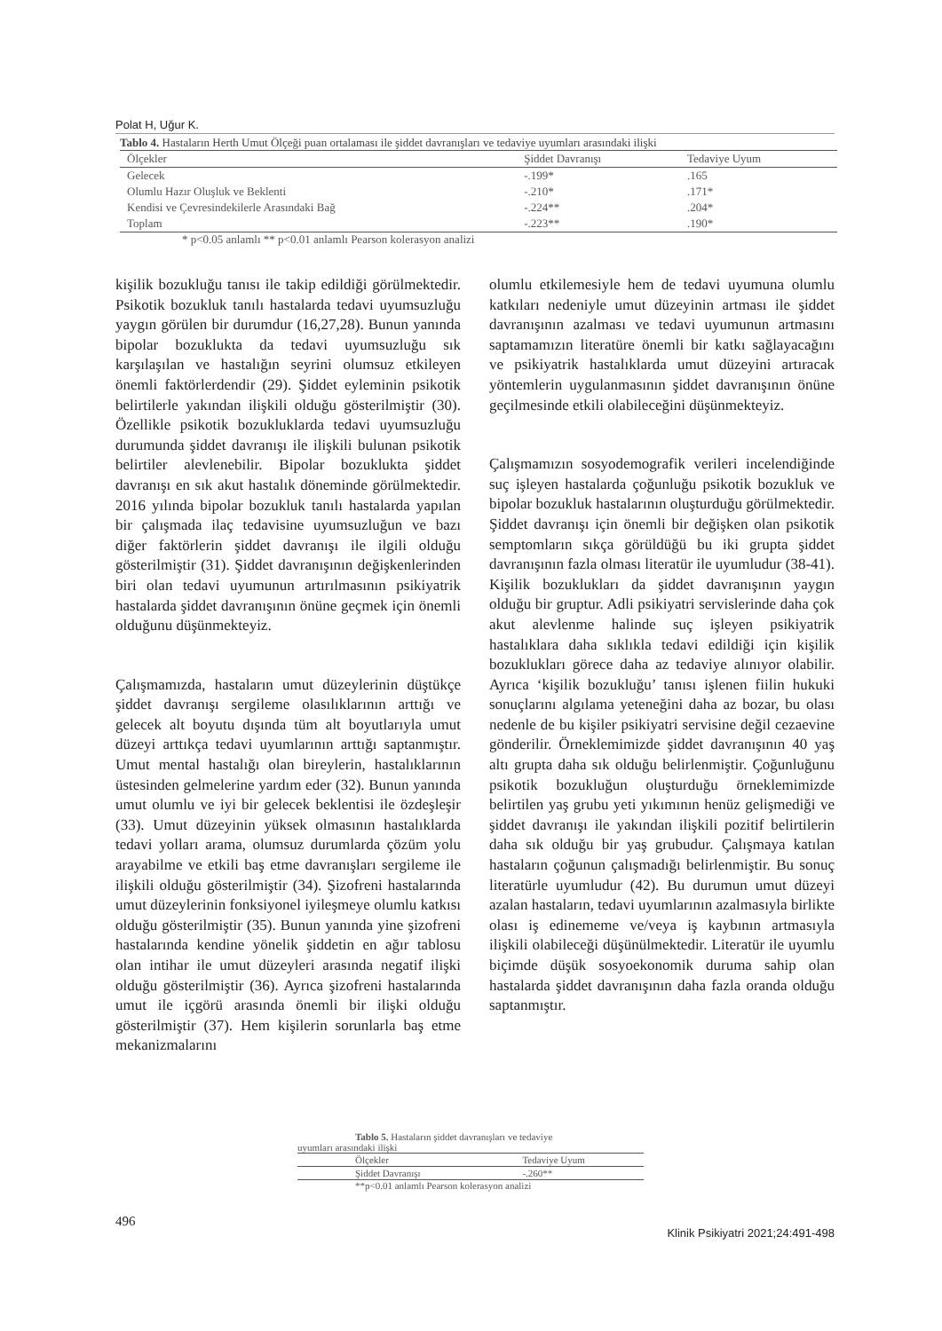Polat H, Uğur K.
Tablo 4. Hastaların Herth Umut Ölçeği puan ortalaması ile şiddet davranışları ve tedaviye uyumları arasındaki ilişki
| Ölçekler | Şiddet Davranışı | Tedaviye Uyum |
| --- | --- | --- |
| Gelecek | -.199* | .165 |
| Olumlu Hazır Oluşluk ve Beklenti | -.210* | .171* |
| Kendisi ve Çevresindekilerle Arasındaki Bağ | -.224** | .204* |
| Toplam | -.223** | .190* |
* p<0.05 anlamlı ** p<0.01 anlamlı Pearson kolerasyon analizi
kişilik bozukluğu tanısı ile takip edildiği görülmektedir. Psikotik bozukluk tanılı hastalarda tedavi uyumsuzluğu yaygın görülen bir durumdur (16,27,28). Bunun yanında bipolar bozuklukta da tedavi uyumsuzluğu sık karşılaşılan ve hastalığın seyrini olumsuz etkileyen önemli faktörlerdendir (29). Şiddet eyleminin psikotik belirtilerle yakından ilişkili olduğu gösterilmiştir (30). Özellikle psikotik bozukluklarda tedavi uyumsuzluğu durumunda şiddet davranışı ile ilişkili bulunan psikotik belirtiler alevlenebilir. Bipolar bozuklukta şiddet davranışı en sık akut hastalık döneminde görülmektedir. 2016 yılında bipolar bozukluk tanılı hastalarda yapılan bir çalışmada ilaç tedavisine uyumsuzluğun ve bazı diğer faktörlerin şiddet davranışı ile ilgili olduğu gösterilmiştir (31). Şiddet davranışının değişkenlerinden biri olan tedavi uyumunun artırılmasının psikiyatrik hastalarda şiddet davranışının önüne geçmek için önemli olduğunu düşünmekteyiz.
Çalışmamızda, hastaların umut düzeylerinin düştükçe şiddet davranışı sergileme olasılıklarının arttığı ve gelecek alt boyutu dışında tüm alt boyutlarıyla umut düzeyi arttıkça tedavi uyumlarının arttığı saptanmıştır. Umut mental hastalığı olan bireylerin, hastalıklarının üstesinden gelmelerine yardım eder (32). Bunun yanında umut olumlu ve iyi bir gelecek beklentisi ile özdeşleşir (33). Umut düzeyinin yüksek olmasının hastalıklarda tedavi yolları arama, olumsuz durumlarda çözüm yolu arayabilme ve etkili baş etme davranışları sergileme ile ilişkili olduğu gösterilmiştir (34). Şizofreni hastalarında umut düzeylerinin fonksiyonel iyileşmeye olumlu katkısı olduğu gösterilmiştir (35). Bunun yanında yine şizofreni hastalarında kendine yönelik şiddetin en ağır tablosu olan intihar ile umut düzeyleri arasında negatif ilişki olduğu gösterilmiştir (36). Ayrıca şizofreni hastalarında umut ile içgörü arasında önemli bir ilişki olduğu gösterilmiştir (37). Hem kişilerin sorunlarla baş etme mekanizmalarını
olumlu etkilemesiyle hem de tedavi uyumuna olumlu katkıları nedeniyle umut düzeyinin artması ile şiddet davranışının azalması ve tedavi uyumunun artmasını saptamamızın literatüre önemli bir katkı sağlayacağını ve psikiyatrik hastalıklarda umut düzeyini artıracak yöntemlerin uygulanmasının şiddet davranışının önüne geçilmesinde etkili olabileceğini düşünmekteyiz.
Çalışmamızın sosyodemografik verileri incelendiğinde suç işleyen hastalarda çoğunluğu psikotik bozukluk ve bipolar bozukluk hastalarının oluşturduğu görülmektedir. Şiddet davranışı için önemli bir değişken olan psikotik semptomların sıkça görüldüğü bu iki grupta şiddet davranışının fazla olması literatür ile uyumludur (38-41). Kişilik bozuklukları da şiddet davranışının yaygın olduğu bir gruptur. Adli psikiyatri servislerinde daha çok akut alevlenme halinde suç işleyen psikiyatrik hastalıklara daha sıklıkla tedavi edildiği için kişilik bozuklukları görece daha az tedaviye alınıyor olabilir. Ayrıca ‘kişilik bozukluğu’ tanısı işlenen fiilin hukuki sonuçlarını algılama yeteneğini daha az bozar, bu olası nedenle de bu kişiler psikiyatri servisine değil cezaevine gönderilir. Örneklemimizde şiddet davranışının 40 yaş altı grupta daha sık olduğu belirlenmiştir. Çoğunluğunu psikotik bozukluğun oluşturduğu örneklemimizde belirtilen yaş grubu yeti yıkımının henüz gelişmediği ve şiddet davranışı ile yakından ilişkili pozitif belirtilerin daha sık olduğu bir yaş grubudur. Çalışmaya katılan hastaların çoğunun çalışmadığı belirlenmiştir. Bu sonuç literatürle uyumludur (42). Bu durumun umut düzeyi azalan hastaların, tedavi uyumlarının azalmasıyla birlikte olası iş edinememe ve/veya iş kaybının artmasıyla ilişkili olabileceği düşünülmektedir. Literatür ile uyumlu biçimde düşük sosyoekonomik duruma sahip olan hastalarda şiddet davranışının daha fazla oranda olduğu saptanmıştır.
Tablo 5. Hastaların şiddet davranışları ve tedaviye
uyumları arasındaki ilişki
| Ölçekler | Tedaviye Uyum |
| --- | --- |
| Şiddet Davranışı | -.260** |
**p<0.01 anlamlı Pearson kolerasyon analizi
496 Klinik Psikiyatri 2021;24:491-498